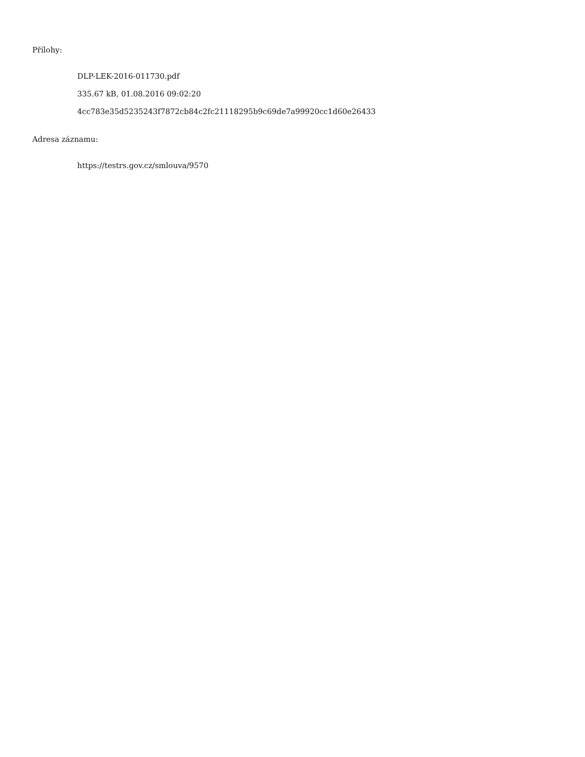Přílohy:
DLP-LEK-2016-011730.pdf
335.67 kB, 01.08.2016 09:02:20
4cc783e35d5235243f7872cb84c2fc21118295b9c69de7a99920cc1d60e26433
Adresa záznamu:
https://testrs.gov.cz/smlouva/9570